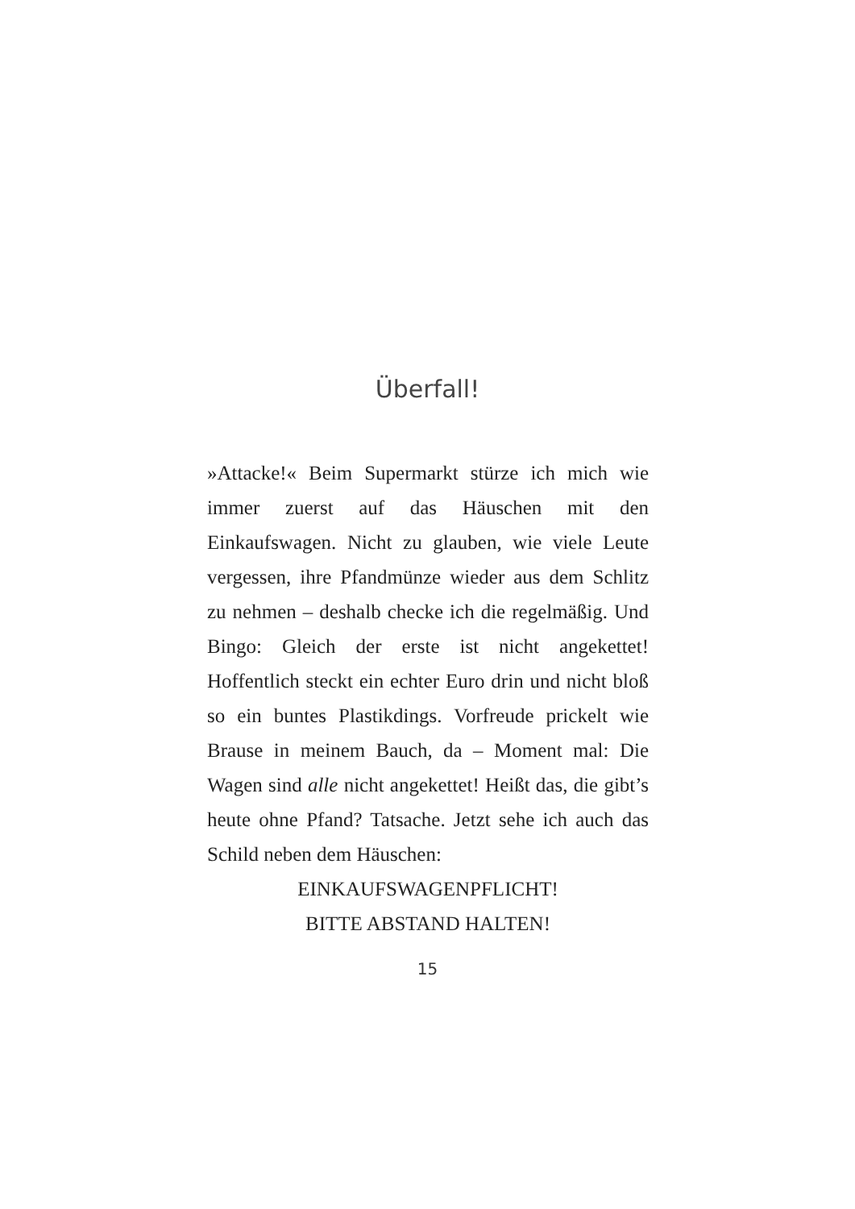Überfall!
»Attacke!« Beim Supermarkt stürze ich mich wie immer zuerst auf das Häuschen mit den Einkaufswagen. Nicht zu glauben, wie viele Leute vergessen, ihre Pfandmünze wieder aus dem Schlitz zu nehmen – deshalb checke ich die regelmäßig. Und Bingo: Gleich der erste ist nicht angekettet! Hoffentlich steckt ein echter Euro drin und nicht bloß so ein buntes Plastikdings. Vorfreude prickelt wie Brause in meinem Bauch, da – Moment mal: Die Wagen sind alle nicht angekettet! Heißt das, die gibt’s heute ohne Pfand? Tatsache. Jetzt sehe ich auch das Schild neben dem Häuschen:
EINKAUFSWAGENPFLICHT!
BITTE ABSTAND HALTEN!
15